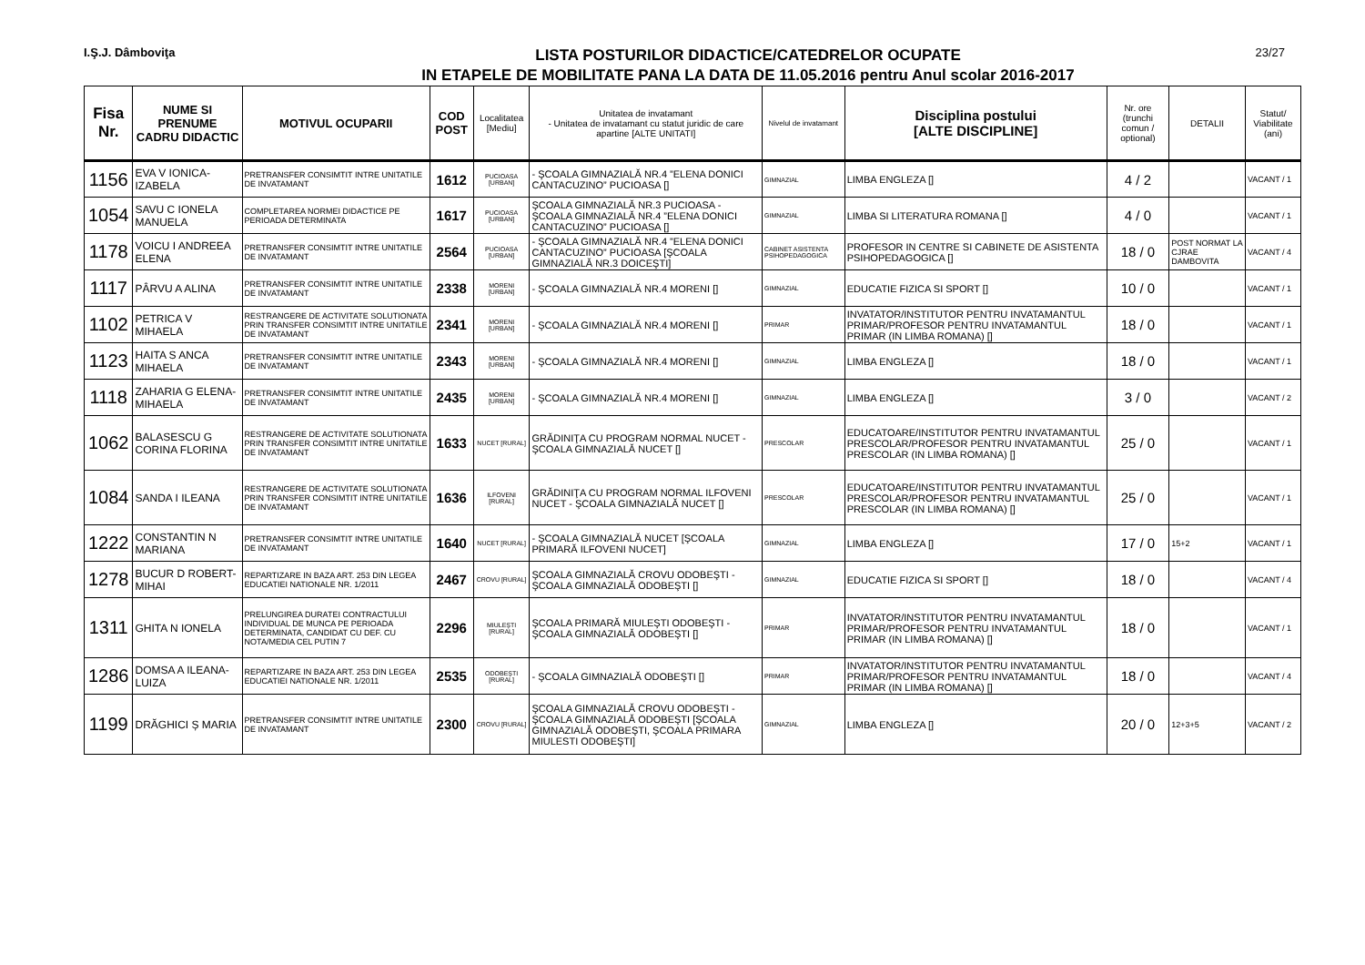I.Ş.J. Dâmboviţa
LISTA POSTURILOR DIDACTICE/CATEDRELOR OCUPATE
IN ETAPELE DE MOBILITATE PANA LA DATA DE 11.05.2016 pentru Anul scolar 2016-2017
23/27
| Fisa Nr. | NUME SI PRENUME CADRU DIDACTIC | MOTIVUL OCUPARII | COD POST | Localitatea [Mediu] | Unitatea de invatamant - Unitatea de invatamant cu statut juridic de care apartine [ALTE UNITATI] | Nivelul de invatamant | Disciplina postului [ALTE DISCIPLINE] | Nr. ore (trunchi comun / optional) | DETALII | Statut/ Viabilitate (ani) |
| --- | --- | --- | --- | --- | --- | --- | --- | --- | --- | --- |
| 1156 | EVA V IONICA-IZABELA | PRETRANSFER CONSIMTIT INTRE UNITATILE DE INVATAMANT | 1612 | PUCIOASA [URBAN] | - ŞCOALA GIMNAZIALĂ NR.4 ”ELENA DONICI CANTACUZINO” PUCIOASA [] | GIMNAZIAL | LIMBA ENGLEZA [] | 4 / 2 | | VACANT / 1 |
| 1054 | SAVU C IONELA MANUELA | COMPLETAREA NORMEI DIDACTICE PE PERIOADA DETERMINATA | 1617 | PUCIOASA [URBAN] | ŞCOALA GIMNAZIALĂ NR.3 PUCIOASA - ŞCOALA GIMNAZIALĂ NR.4 ”ELENA DONICI CANTACUZINO” PUCIOASA [] | GIMNAZIAL | LIMBA SI LITERATURA ROMANA [] | 4 / 0 | | VACANT / 1 |
| 1178 | VOICU I ANDREEA ELENA | PRETRANSFER CONSIMTIT INTRE UNITATILE DE INVATAMANT | 2564 | PUCIOASA [URBAN] | - ŞCOALA GIMNAZIALĂ NR.4 ”ELENA DONICI CANTACUZINO” PUCIOASA [ŞCOALA GIMNAZIALĂ NR.3 DOICEŞTI] | CABINET ASISTENTA PSIHOPEDAGOGICA | PROFESOR IN CENTRE SI CABINETE DE ASISTENTA PSIHOPEDAGOGICA [] | 18 / 0 | POST NORMAT LA CJRAE DAMBOVITA | VACANT / 4 |
| 1117 | PÂRVU A ALINA | PRETRANSFER CONSIMTIT INTRE UNITATILE DE INVATAMANT | 2338 | MORENI [URBAN] | - ŞCOALA GIMNAZIALĂ NR.4 MORENI [] | GIMNAZIAL | EDUCATIE FIZICA SI SPORT [] | 10 / 0 | | VACANT / 1 |
| 1102 | PETRICA V MIHAELA | RESTRANGERE DE ACTIVITATE SOLUTIONATA PRIN TRANSFER CONSIMTIT INTRE UNITATILE DE INVATAMANT | 2341 | MORENI [URBAN] | - ŞCOALA GIMNAZIALĂ NR.4 MORENI [] | PRIMAR | INVATATOR/INSTITUTOR PENTRU INVATAMANTUL PRIMAR/PROFESOR PENTRU INVATAMANTUL PRIMAR (IN LIMBA ROMANA) [] | 18 / 0 | | VACANT / 1 |
| 1123 | HAITA S ANCA MIHAELA | PRETRANSFER CONSIMTIT INTRE UNITATILE DE INVATAMANT | 2343 | MORENI [URBAN] | - ŞCOALA GIMNAZIALĂ NR.4 MORENI [] | GIMNAZIAL | LIMBA ENGLEZA [] | 18 / 0 | | VACANT / 1 |
| 1118 | ZAHARIA G ELENA-MIHAELA | PRETRANSFER CONSIMTIT INTRE UNITATILE DE INVATAMANT | 2435 | MORENI [URBAN] | - ŞCOALA GIMNAZIALĂ NR.4 MORENI [] | GIMNAZIAL | LIMBA ENGLEZA [] | 3 / 0 | | VACANT / 2 |
| 1062 | BALASESCU G CORINA FLORINA | RESTRANGERE DE ACTIVITATE SOLUTIONATA PRIN TRANSFER CONSIMTIT INTRE UNITATILE DE INVATAMANT | 1633 | NUCET [RURAL] | GRĂDINIŢA CU PROGRAM NORMAL NUCET - ŞCOALA GIMNAZIALĂ NUCET [] | PRESCOLAR | EDUCATOARE/INSTITUTOR PENTRU INVATAMANTUL PRESCOLAR/PROFESOR PENTRU INVATAMANTUL PRESCOLAR (IN LIMBA ROMANA) [] | 25 / 0 | | VACANT / 1 |
| 1084 | SANDA I ILEANA | RESTRANGERE DE ACTIVITATE SOLUTIONATA PRIN TRANSFER CONSIMTIT INTRE UNITATILE DE INVATAMANT | 1636 | ILFOVENI [RURAL] | GRĂDINIŢA CU PROGRAM NORMAL ILFOVENI NUCET - ŞCOALA GIMNAZIALĂ NUCET [] | PRESCOLAR | EDUCATOARE/INSTITUTOR PENTRU INVATAMANTUL PRESCOLAR/PROFESOR PENTRU INVATAMANTUL PRESCOLAR (IN LIMBA ROMANA) [] | 25 / 0 | | VACANT / 1 |
| 1222 | CONSTANTIN N MARIANA | PRETRANSFER CONSIMTIT INTRE UNITATILE DE INVATAMANT | 1640 | NUCET [RURAL] | - ŞCOALA GIMNAZIALĂ NUCET [ŞCOALA PRIMARĂ ILFOVENI NUCET] | GIMNAZIAL | LIMBA ENGLEZA [] | 17 / 0 | 15+2 | VACANT / 1 |
| 1278 | BUCUR D ROBERT-MIHAI | REPARTIZARE IN BAZA ART. 253 DIN LEGEA EDUCATIEI NATIONALE NR. 1/2011 | 2467 | CROVU [RURAL] | ŞCOALA GIMNAZIALĂ CROVU ODOBEŞTI - ŞCOALA GIMNAZIALĂ ODOBEŞTI [] | GIMNAZIAL | EDUCATIE FIZICA SI SPORT [] | 18 / 0 | | VACANT / 4 |
| 1311 | GHITA N IONELA | PRELUNGIREA DURATEI CONTRACTULUI INDIVIDUAL DE MUNCA PE PERIOADA DETERMINATA, CANDIDAT CU DEF. CU NOTA/MEDIA CEL PUTIN 7 | 2296 | MIULEŞTI [RURAL] | ŞCOALA PRIMARĂ MIULEŞTI ODOBEŞTI - ŞCOALA GIMNAZIALĂ ODOBEŞTI [] | PRIMAR | INVATATOR/INSTITUTOR PENTRU INVATAMANTUL PRIMAR/PROFESOR PENTRU INVATAMANTUL PRIMAR (IN LIMBA ROMANA) [] | 18 / 0 | | VACANT / 1 |
| 1286 | DOMSA A ILEANA-LUIZA | REPARTIZARE IN BAZA ART. 253 DIN LEGEA EDUCATIEI NATIONALE NR. 1/2011 | 2535 | ODOBEŞTI [RURAL] | - ŞCOALA GIMNAZIALĂ ODOBEŞTI [] | PRIMAR | INVATATOR/INSTITUTOR PENTRU INVATAMANTUL PRIMAR/PROFESOR PENTRU INVATAMANTUL PRIMAR (IN LIMBA ROMANA) [] | 18 / 0 | | VACANT / 4 |
| 1199 | DRĂGHICI Ș MARIA | PRETRANSFER CONSIMTIT INTRE UNITATILE DE INVATAMANT | 2300 | CROVU [RURAL] | ŞCOALA GIMNAZIALĂ CROVU ODOBEŞTI - ŞCOALA GIMNAZIALĂ ODOBEŞTI [ŞCOALA GIMNAZIALĂ ODOBEŞTI, ŞCOALA PRIMARA MIULESTI ODOBEŞTI] | GIMNAZIAL | LIMBA ENGLEZA [] | 20 / 0 | 12+3+5 | VACANT / 2 |